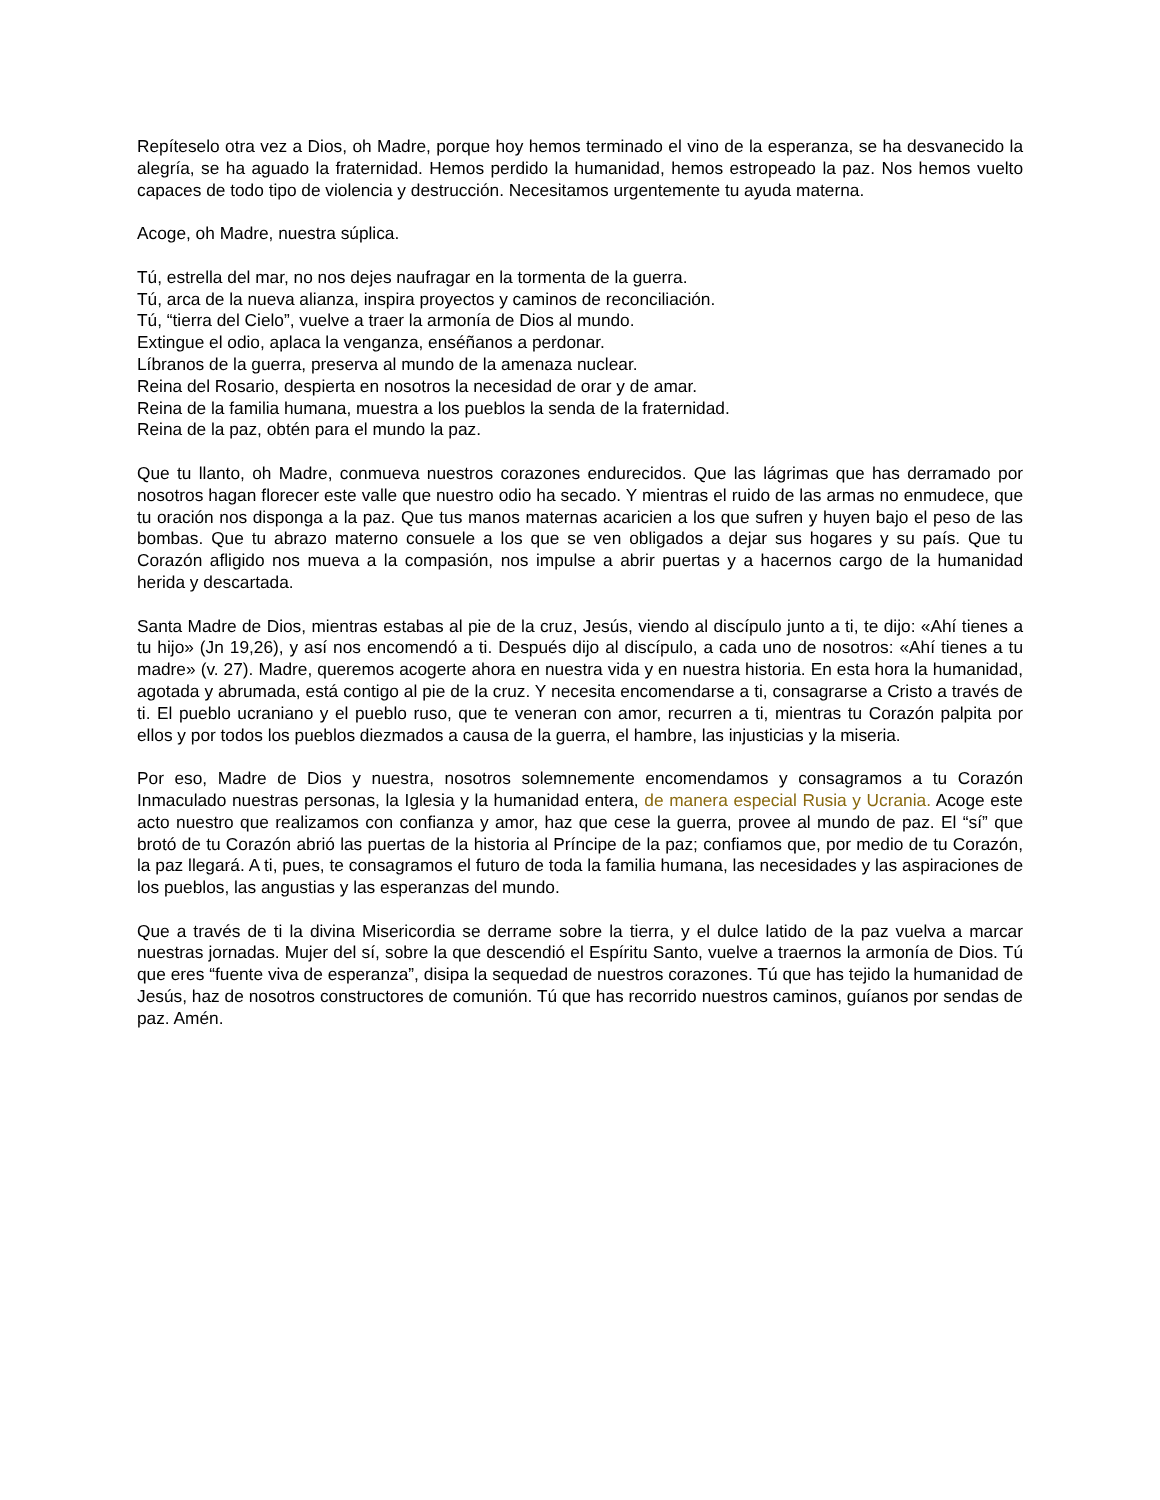Repíteselo otra vez a Dios, oh Madre, porque hoy hemos terminado el vino de la esperanza, se ha desvanecido la alegría, se ha aguado la fraternidad. Hemos perdido la humanidad, hemos estropeado la paz. Nos hemos vuelto capaces de todo tipo de violencia y destrucción. Necesitamos urgentemente tu ayuda materna.
Acoge, oh Madre, nuestra súplica.
Tú, estrella del mar, no nos dejes naufragar en la tormenta de la guerra.
Tú, arca de la nueva alianza, inspira proyectos y caminos de reconciliación.
Tú, “tierra del Cielo”, vuelve a traer la armonía de Dios al mundo.
Extingue el odio, aplaca la venganza, enséñanos a perdonar.
Líbranos de la guerra, preserva al mundo de la amenaza nuclear.
Reina del Rosario, despierta en nosotros la necesidad de orar y de amar.
Reina de la familia humana, muestra a los pueblos la senda de la fraternidad.
Reina de la paz, obtén para el mundo la paz.
Que tu llanto, oh Madre, conmueva nuestros corazones endurecidos. Que las lágrimas que has derramado por nosotros hagan florecer este valle que nuestro odio ha secado. Y mientras el ruido de las armas no enmudece, que tu oración nos disponga a la paz. Que tus manos maternas acaricien a los que sufren y huyen bajo el peso de las bombas. Que tu abrazo materno consuele a los que se ven obligados a dejar sus hogares y su país. Que tu Corazón afligido nos mueva a la compasión, nos impulse a abrir puertas y a hacernos cargo de la humanidad herida y descartada.
Santa Madre de Dios, mientras estabas al pie de la cruz, Jesús, viendo al discípulo junto a ti, te dijo: «Ahí tienes a tu hijo» (Jn 19,26), y así nos encomendó a ti. Después dijo al discípulo, a cada uno de nosotros: «Ahí tienes a tu madre» (v. 27). Madre, queremos acogerte ahora en nuestra vida y en nuestra historia. En esta hora la humanidad, agotada y abrumada, está contigo al pie de la cruz. Y necesita encomendarse a ti, consagrarse a Cristo a través de ti. El pueblo ucraniano y el pueblo ruso, que te veneran con amor, recurren a ti, mientras tu Corazón palpita por ellos y por todos los pueblos diezmados a causa de la guerra, el hambre, las injusticias y la miseria.
Por eso, Madre de Dios y nuestra, nosotros solemnemente encomendamos y consagramos a tu Corazón Inmaculado nuestras personas, la Iglesia y la humanidad entera, de manera especial Rusia y Ucrania. Acoge este acto nuestro que realizamos con confianza y amor, haz que cese la guerra, provee al mundo de paz. El “sí” que brotó de tu Corazón abrió las puertas de la historia al Príncipe de la paz; confiamos que, por medio de tu Corazón, la paz llegará. A ti, pues, te consagramos el futuro de toda la familia humana, las necesidades y las aspiraciones de los pueblos, las angustias y las esperanzas del mundo.
Que a través de ti la divina Misericordia se derrame sobre la tierra, y el dulce latido de la paz vuelva a marcar nuestras jornadas. Mujer del sí, sobre la que descendió el Espíritu Santo, vuelve a traernos la armonía de Dios. Tú que eres “fuente viva de esperanza”, disipa la sequedad de nuestros corazones. Tú que has tejido la humanidad de Jesús, haz de nosotros constructores de comunión. Tú que has recorrido nuestros caminos, guíanos por sendas de paz. Amén.